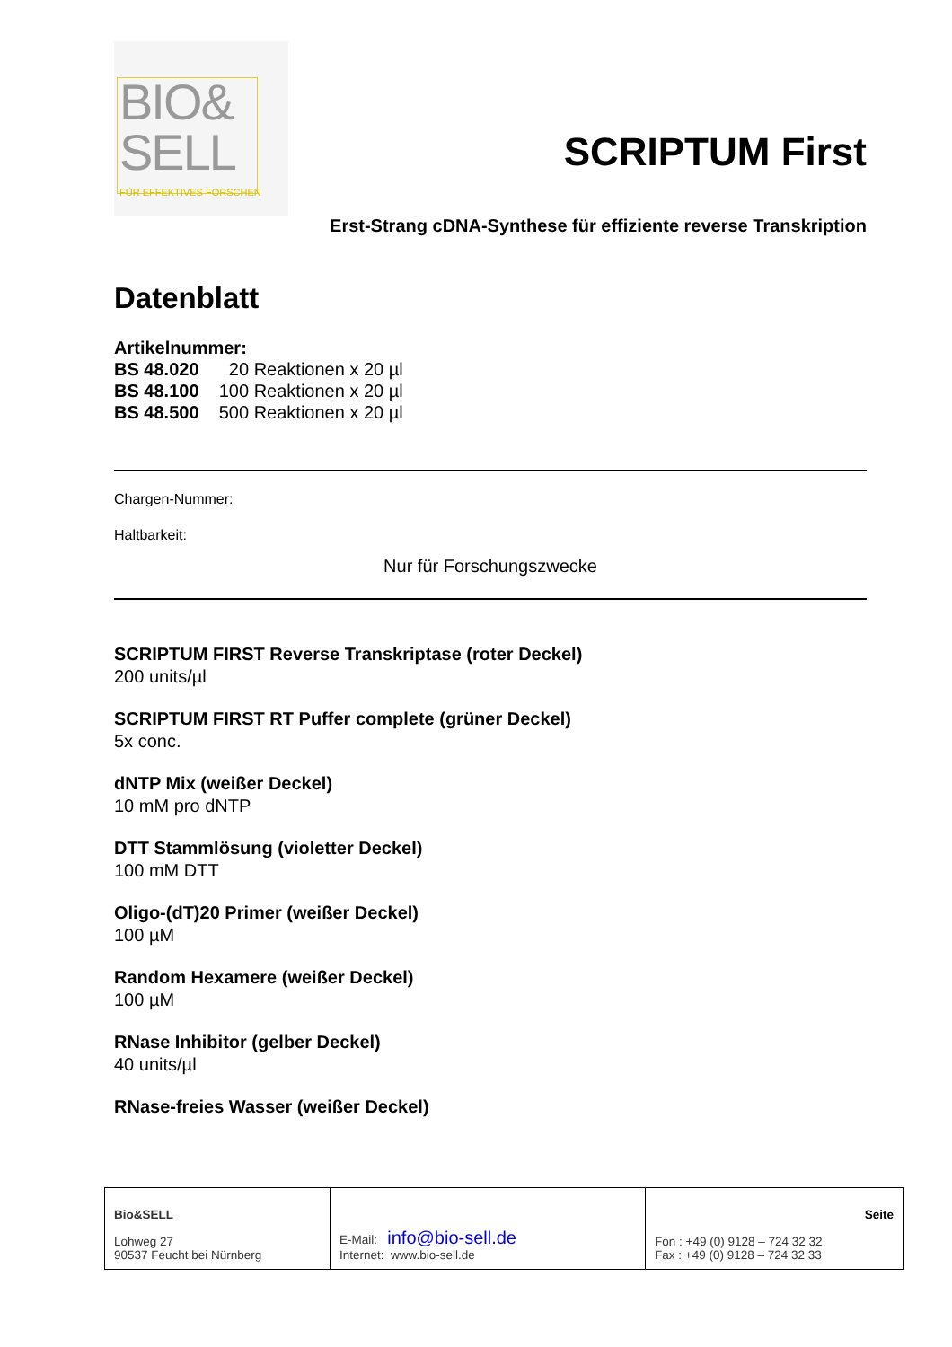BIO&
SELL
FÜR EFFEKTIVES FORSCHEN
SCRIPTUM First
Erst-Strang cDNA-Synthese für effiziente reverse Transkription
Datenblatt
Artikelnummer:
BS 48.020 20 Reaktionen x 20 µl
BS 48.100 100 Reaktionen x 20 µl
BS 48.500 500 Reaktionen x 20 µl
Chargen-Nummer:
Haltbarkeit:
Nur für Forschungszwecke
SCRIPTUM FIRST Reverse Transkriptase (roter Deckel)
200 units/µl
SCRIPTUM FIRST RT Puffer complete (grüner Deckel)
5x conc.
dNTP Mix (weißer Deckel)
10 mM pro dNTP
DTT Stammlösung (violetter Deckel)
100 mM DTT
Oligo-(dT)20 Primer (weißer Deckel)
100 µM
Random Hexamere (weißer Deckel)
100 µM
RNase Inhibitor (gelber Deckel)
40 units/µl
RNase-freies Wasser (weißer Deckel)
| Bio&SELL Lohweg 27 90537 Feucht bei Nürnberg | E-Mail: info@bio-sell.de Internet: www.bio-sell.de | Seite Fon : +49 (0) 9128 – 724 32 32 Fax : +49 (0) 9128 – 724 32 33 |